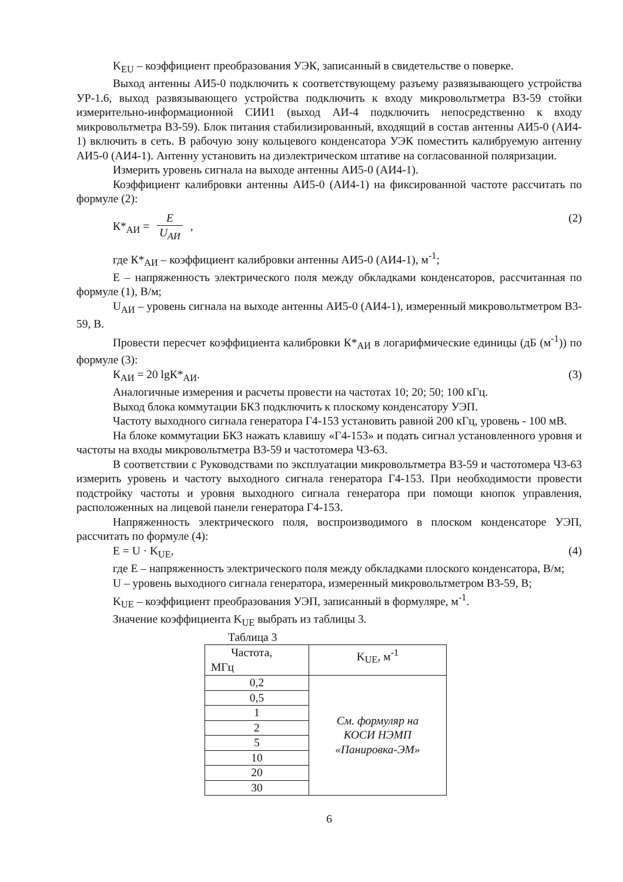K<sub>EU</sub> – коэффициент преобразования УЭК, записанный в свидетельстве о поверке.
Выход антенны АИ5-0 подключить к соответствующему разъему развязывающего устройства УР-1.6, выход развязывающего устройства подключить к входу микровольтметра В3-59 стойки измерительно-информационной СИИ1 (выход АИ-4 подключить непосредственно к входу микровольтметра В3-59). Блок питания стабилизированный, входящий в состав антенны АИ5-0 (АИ4-1) включить в сеть. В рабочую зону кольцевого конденсатора УЭК поместить калибруемую антенну АИ5-0 (АИ4-1). Антенну установить на диэлектрическом штативе на согласованной поляризации.
Измерить уровень сигнала на выходе антенны АИ5-0 (АИ4-1).
Коэффициент калибровки антенны АИ5-0 (АИ4-1) на фиксированной частоте рассчитать по формуле (2):
К*<sub>АИ</sub> = E U<sub>АИ</sub> , (2)
где К*<sub>АИ</sub> – коэффициент калибровки антенны АИ5-0 (АИ4-1), м<sup>-1</sup>;
Е – напряженность электрического поля между обкладками конденсаторов, рассчитанная по формуле (1), В/м;
U<sub>АИ</sub> – уровень сигнала на выходе антенны АИ5-0 (АИ4-1), измеренный микровольтметром В3-59, В.
Провести пересчет коэффициента калибровки К*<sub>АИ</sub> в логарифмические единицы (дБ (м<sup>-1</sup>)) по формуле (3):
К<sub>АИ</sub> = 20 lgК*<sub>АИ</sub>. (3)
Аналогичные измерения и расчеты провести на частотах 10; 20; 50; 100 кГц.
Выход блока коммутации БК3 подключить к плоскому конденсатору УЭП.
Частоту выходного сигнала генератора Г4-153 установить равной 200 кГц, уровень - 100 мВ.
На блоке коммутации БК3 нажать клавишу «Г4-153» и подать сигнал установленного уровня и частоты на входы микровольтметра В3-59 и частотомера Ч3-63.
В соответствии с Руководствами по эксплуатации микровольтметра В3-59 и частотомера Ч3-63 измерить уровень и частоту выходного сигнала генератора Г4-153. При необходимости провести подстройку частоты и уровня выходного сигнала генератора при помощи кнопок управления, расположенных на лицевой панели генератора Г4-153.
Напряженность электрического поля, воспроизводимого в плоском конденсаторе УЭП, рассчитать по формуле (4):
E = U · K<sub>UE</sub>, (4)
где Е – напряженность электрического поля между обкладками плоского конденсатора, В/м;
U – уровень выходного сигнала генератора, измеренный микровольтметром В3-59, В;
K<sub>UE</sub> – коэффициент преобразования УЭП, записанный в формуляре, м<sup>-1</sup>.
Значение коэффициента K<sub>UE</sub> выбрать из таблицы 3.
Таблица 3
| Частота, МГц | K<sub>UE</sub>, м<sup>-1</sup> |
| --- | --- |
| 0,2 | См. формуляр на КОСИ НЭМП «Панировка-ЭМ» |
| 0,5 | |
| 1 | |
| 2 | |
| 5 | |
| 10 | |
| 20 | |
| 30 | |
6